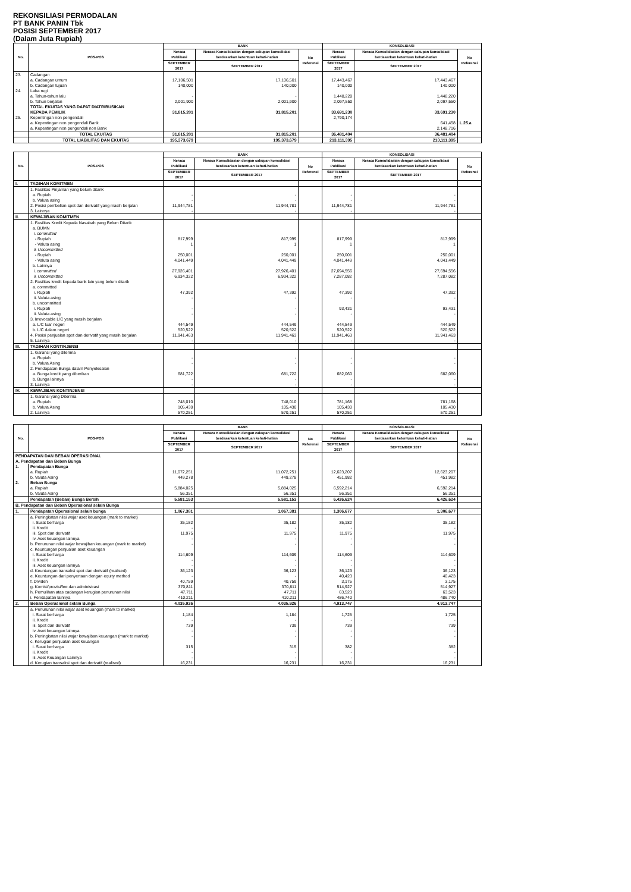REKONSILIASI PERMODALAN
PT BANK PANIN Tbk
POSISI SEPTEMBER 2017
(Dalam Juta Rupiah)
| No. | POS-POS | BANK | | | KONSOLIDASI | | |
| --- | --- | --- | --- | --- | --- | --- | --- |
| | | Neraca Publikasi | Neraca Konsolidasian dengan cakupan konsolidasi berdasarkan ketentuan kehati-hatian | No Referensi | Neraca Publikasi | Neraca Konsolidasian dengan cakupan konsolidasi berdasarkan ketentuan kehati-hatian | No Referensi |
| | | SEPTEMBER 2017 | SEPTEMBER 2017 | | SEPTEMBER 2017 | SEPTEMBER 2017 | |
| 23. | Cadangan | | | | | | |
| | a. Cadangan umum | 17,106,501 | 17,106,501 | | 17,443,467 | 17,443,467 | |
| | b. Cadangan tujuan | 140,000 | 140,000 | | 140,000 | 140,000 | |
| 24. | Laba rugi | | | | | | |
| | a. Tahun-tahun lalu | - | - | | 1,448,220 | 1,448,220 | |
| | b. Tahun berjalan | 2,001,900 | 2,001,900 | | 2,097,550 | 2,097,550 | |
| | TOTAL EKUITAS YANG DAPAT DIATRIBUSIKAN KEPADA PEMILIK | 31,815,201 | 31,815,201 | | 33,691,230 | 33,691,230 | |
| 25. | Kepentingan non pengendali | | | | 2,790,174 | | |
| | a. Kepentingan non pengendali Bank | | | | | 641,458 | L.25.a |
| | a. Kepentingan non pengendali non Bank | | | | | 2,148,716 | |
| | TOTAL EKUITAS | 31,815,201 | 31,815,201 | | 36,481,404 | 36,481,404 | |
| | TOTAL LIABILITAS DAN EKUITAS | 195,373,679 | 195,373,679 | | 213,111,395 | 213,111,395 | |
| No. | POS-POS | BANK | | | KONSOLIDASI | | |
| --- | --- | --- | --- | --- | --- | --- | --- |
| | | Neraca Publikasi | Neraca Konsolidasian dengan cakupan konsolidasi berdasarkan ketentuan kehati-hatian | No Referensi | Neraca Publikasi | Neraca Konsolidasian dengan cakupan konsolidasi berdasarkan ketentuan kehati-hatian | No Referensi |
| | | SEPTEMBER 2017 | SEPTEMBER 2017 | | SEPTEMBER 2017 | SEPTEMBER 2017 | |
| I. | TAGIHAN KOMITMEN | | | | | | |
| | 1. Fasilitas Pinjaman yang belum ditarik | | | | | | |
| | a. Rupiah | - | - | | - | - | |
| | b. Valuta asing | - | - | | - | - | |
| | 2. Posisi pembelian spot dan derivatif yang masih berjalan | 11,944,781 | 11,944,781 | | 11,944,781 | 11,944,781 | |
| | 3. Lainnya | - | - | | - | - | |
| II. | KEWAJIBAN KOMITMEN | | | | | | |
| | 1. Fasilitas Kredit Kepada Nasabah yang Belum Ditarik | | | | | | |
| | a. BUMN | | | | | | |
| | i. committed | | | | | | |
| | - Rupiah | 817,999 | 817,999 | | 817,999 | 817,999 | |
| | - Valuta asing | 1 | 1 | | 1 | 1 | |
| | ii. Uncommitted | | | | | | |
| | - Rupiah | 250,001 | 250,001 | | 250,001 | 250,001 | |
| | - Valuta asing | 4,041,449 | 4,041,449 | | 4,041,449 | 4,041,449 | |
| | b. Lainnya | | | | | | |
| | i. committed | 27,926,401 | 27,926,401 | | 27,694,556 | 27,694,556 | |
| | ii. Uncommitted | 6,934,322 | 6,934,322 | | 7,287,082 | 7,287,082 | |
| | 2. Fasilitas kredit kepada bank lain yang belum ditarik | | | | | | |
| | a. committed | | | | | | |
| | i. Rupiah | 47,392 | 47,392 | | 47,392 | 47,392 | |
| | ii. Valuta asing | - | - | | - | - | |
| | b. uncommitted | | | | | | |
| | i. Rupiah | - | - | | 93,431 | 93,431 | |
| | ii. Valuta asing | - | - | | - | - | |
| | 3. Irrevocable L/C yang masih berjalan | | | | | | |
| | a. L/C luar negeri | 444,549 | 444,549 | | 444,549 | 444,549 | |
| | b. L/C dalam negeri | 520,522 | 520,522 | | 520,522 | 520,522 | |
| | 4. Posisi penjualan spot dan derivatif yang masih berjalan | 11,941,463 | 11,941,463 | | 11,941,463 | 11,941,463 | |
| | 5. Lainnya | - | - | | - | - | |
| III. | TAGIHAN KONTINJENSI | | | | | | |
| | 1. Garansi yang diterima | | | | | | |
| | a. Rupiah | - | - | | - | - | |
| | b. Valuta Asing | - | - | | - | - | |
| | 2. Pendapatan Bunga dalam Penyelesaian | | | | | | |
| | a. Bunga kredit yang diberikan | 681,722 | 681,722 | | 682,060 | 682,060 | |
| | b. Bunga lainnya | - | - | | - | - | |
| | 3. Lainnya | - | - | | - | - | |
| IV. | KEWAJIBAN KONTINJENSI | | | | | | |
| | 1. Garansi yang Diterima | | | | | | |
| | a. Rupiah | 748,010 | 748,010 | | 781,168 | 781,168 | |
| | b. Valuta Asing | 105,430 | 105,430 | | 105,430 | 105,430 | |
| | 2. Lainnya | 570,251 | 570,251 | | 570,251 | 570,251 | |
| No. | POS-POS | BANK | | | KONSOLIDASI | | |
| --- | --- | --- | --- | --- | --- | --- | --- |
| | | Neraca Publikasi | Neraca Konsolidasian dengan cakupan konsolidasi berdasarkan ketentuan kehati-hatian | No Referensi | Neraca Publikasi | Neraca Konsolidasian dengan cakupan konsolidasi berdasarkan ketentuan kehati-hatian | No Referensi |
| | | SEPTEMBER 2017 | SEPTEMBER 2017 | | SEPTEMBER 2017 | SEPTEMBER 2017 | |
| PENDAPATAN DAN BEBAN OPERASIONAL | | | | | | | |
| A. Pendapatan dan Beban Bunga | | | | | | | |
| 1. | Pendapatan Bunga | | | | | | |
| | a. Rupiah | 11,072,251 | 11,072,251 | | 12,623,207 | 12,623,207 | |
| | b. Valuta Asing | 449,278 | 449,278 | | 451,982 | 451,982 | |
| 2. | Beban Bunga | | | | | | |
| | a. Rupiah | 5,884,025 | 5,884,025 | | 6,592,214 | 6,592,214 | |
| | b. Valuta Asing | 56,351 | 56,351 | | 56,351 | 56,351 | |
| | Pendapatan (Beban) Bunga Bersih | 5,581,153 | 5,581,153 | | 6,426,624 | 6,426,624 | |
| B. Pendapatan dan Beban Operasional selain Bunga | | | | | | | |
| 1. | Pendapatan Operasional selain bunga | 1,067,381 | 1,067,381 | | 1,306,677 | 1,306,677 | |
| | a. Peningkatan nilai wajar aset keuangan (mark to market) | | | | | | |
| | i. Surat berharga | 35,182 | 35,182 | | 35,182 | 35,182 | |
| | ii. Kredit | - | - | | - | - | |
| | iii. Spot dan derivatif | 11,975 | 11,975 | | 11,975 | 11,975 | |
| | iv. Aset keuangan lainnya | - | - | | - | - | |
| | b. Penurunan nilai wajar kewajiban keuangan (mark to market) | - | - | | - | - | |
| | c. Keuntungan penjualan aset keuangan | | | | | | |
| | i. Surat berharga | 114,609 | 114,609 | | 114,609 | 114,609 | |
| | ii. Kredit | - | - | | - | - | |
| | iii. Aset keuangan lainnya | - | - | | - | - | |
| | d. Keuntungan transaksi spot dan derivatif (realised) | 36,123 | 36,123 | | 36,123 | 36,123 | |
| | e. Keuntungan dari penyertaan dengan equity method | - | - | | 40,423 | 40,423 | |
| | f. Dividen | 40,759 | 40,759 | | 3,175 | 3,175 | |
| | g. Komisi/provisi/fee dan administrasi | 370,811 | 370,811 | | 514,927 | 514,927 | |
| | h. Pemulihan atas cadangan kerugian penurunan nilai | 47,711 | 47,711 | | 63,523 | 63,523 | |
| | i. Pendapatan lainnya | 410,211 | 410,211 | | 486,740 | 486,740 | |
| 2. | Beban Operasional selain Bunga | 4,035,926 | 4,035,926 | | 4,913,747 | 4,913,747 | |
| | a. Penurunan nilai wajar aset keuangan (mark to market) | | | | | | |
| | i. Surat berharga | 1,184 | 1,184 | | 1,725 | 1,725 | |
| | ii. Kredit | - | - | | - | - | |
| | iii. Spot dan derivatif | 739 | 739 | | 739 | 739 | |
| | iv. Aset keuangan lainnya | - | - | | - | - | |
| | b. Peningkatan nilai wajar kewajiban keuangan (mark to market) | - | - | | - | - | |
| | c. Kerugian penjualan aset keuangan | | | | | | |
| | i. Surat berharga | 315 | 315 | | 382 | 382 | |
| | ii. Kredit | - | - | | - | - | |
| | iii. Aset Keuangan Lainnya | - | - | | - | - | |
| | d. Kerugian transaksi spot dan derivatif (realised) | 16,231 | 16,231 | | 16,231 | 16,231 | |